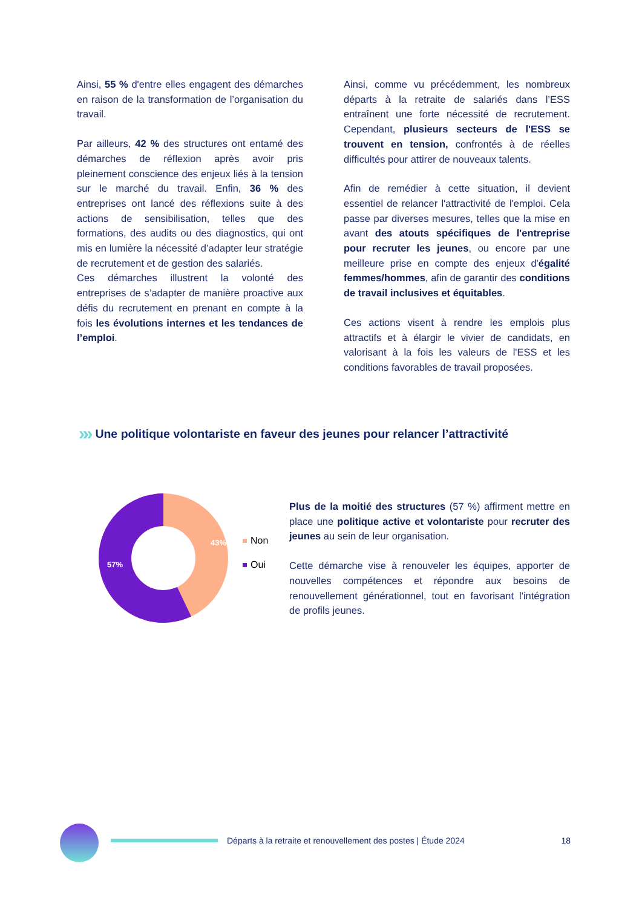Ainsi, 55 % d'entre elles engagent des démarches en raison de la transformation de l’organisation du travail.
Par ailleurs, 42 % des structures ont entamé des démarches de réflexion après avoir pris pleinement conscience des enjeux liés à la tension sur le marché du travail. Enfin, 36 % des entreprises ont lancé des réflexions suite à des actions de sensibilisation, telles que des formations, des audits ou des diagnostics, qui ont mis en lumière la nécessité d’adapter leur stratégie de recrutement et de gestion des salariés.
Ces démarches illustrent la volonté des entreprises de s’adapter de manière proactive aux défis du recrutement en prenant en compte à la fois les évolutions internes et les tendances de l’emploi.
Ainsi, comme vu précédemment, les nombreux départs à la retraite de salariés dans l’ESS entraînent une forte nécessité de recrutement. Cependant, plusieurs secteurs de l'ESS se trouvent en tension, confrontés à de réelles difficultés pour attirer de nouveaux talents.
Afin de remédier à cette situation, il devient essentiel de relancer l'attractivité de l'emploi. Cela passe par diverses mesures, telles que la mise en avant des atouts spécifiques de l'entreprise pour recruter les jeunes, ou encore par une meilleure prise en compte des enjeux d'égalité femmes/hommes, afin de garantir des conditions de travail inclusives et équitables.
Ces actions visent à rendre les emplois plus attractifs et à élargir le vivier de candidats, en valorisant à la fois les valeurs de l'ESS et les conditions favorables de travail proposées.
»» Une politique volontariste en faveur des jeunes pour relancer l’attractivité
43%
57%
Non
Oui
Plus de la moitié des structures (57 %) affirment mettre en place une politique active et volontariste pour recruter des jeunes au sein de leur organisation.
Cette démarche vise à renouveler les équipes, apporter de nouvelles compétences et répondre aux besoins de renouvellement générationnel, tout en favorisant l'intégration de profils jeunes.
Départs à la retraite et renouvellement des postes | Étude 2024 18